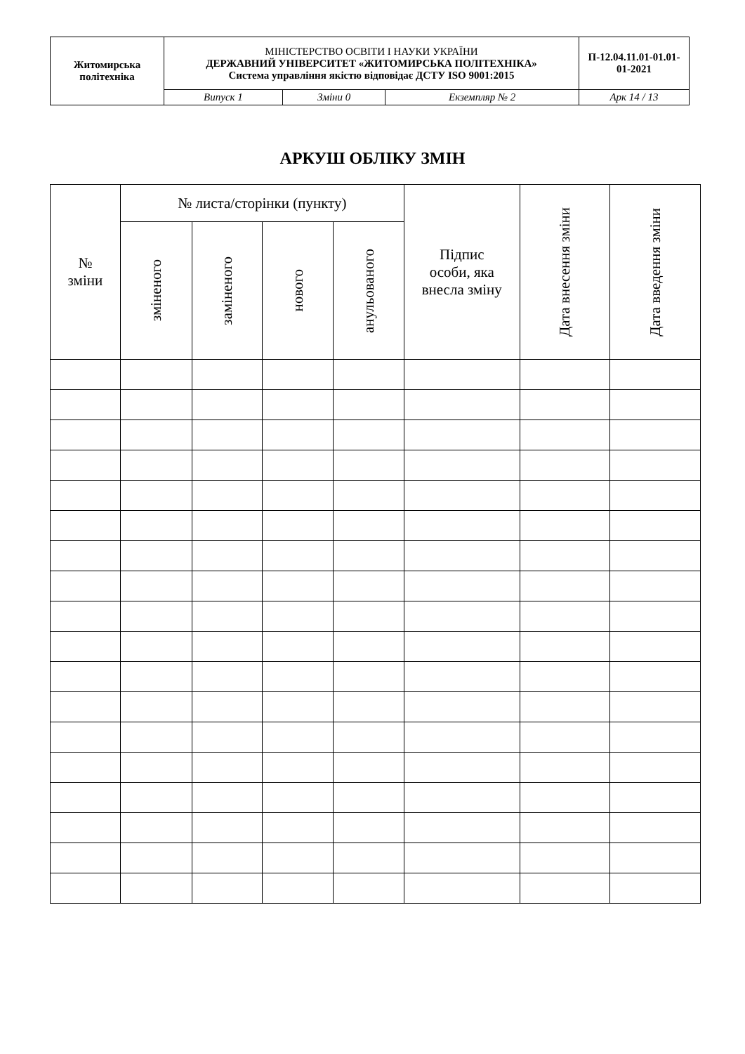| Житомирська політехніка | МІНІСТЕРСТВО ОСВІТИ І НАУКИ УКРАЇНИ ДЕРЖАВНИЙ УНІВЕРСИТЕТ «ЖИТОМИРСЬКА ПОЛІТЕХНІКА» Система управління якістю відповідає ДСТУ ISO 9001:2015 | | | П-12.04.11.01-01.01-01-2021 |
| | Випуск 1 | Зміни 0 | Екземпляр № 2 | Арк 14 / 13 |
АРКУШ ОБЛІКУ ЗМІН
| № зміни | № листа/сторінки (пункту) | | | | Підпис особи, яка внесла зміну | Дата внесення зміни | Дата введення зміни |
| | зміненого | заміненого | нового | анульованого | | | |